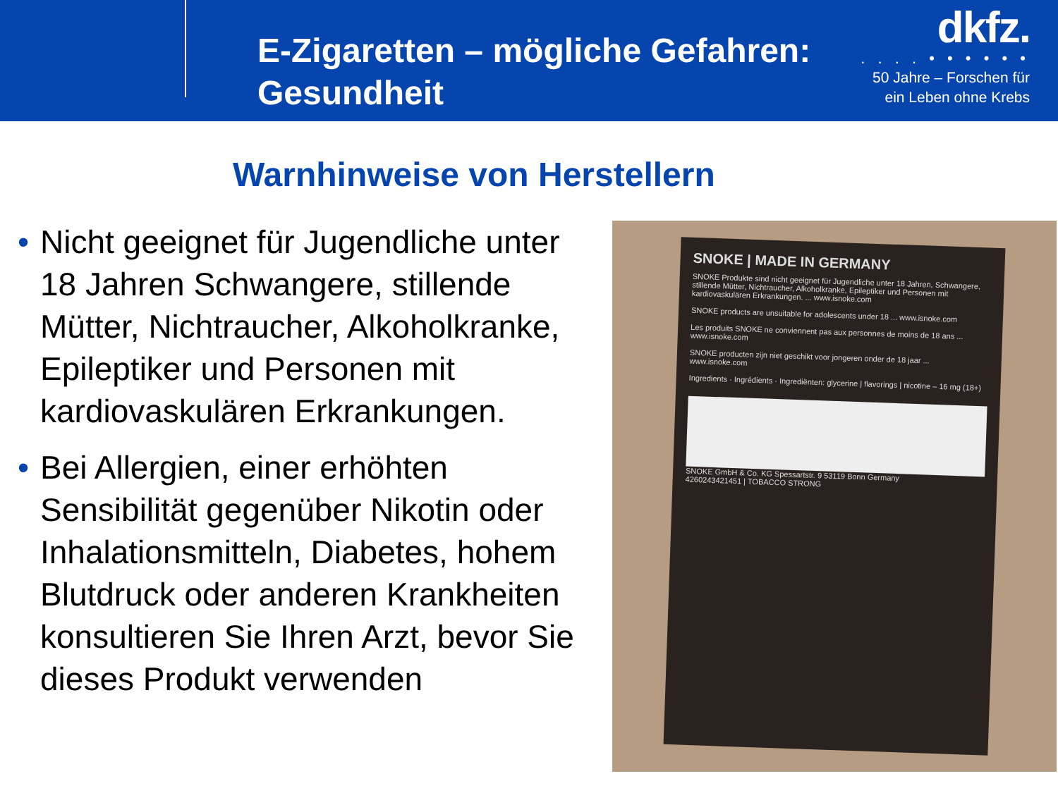E-Zigaretten – mögliche Gefahren:
Gesundheit
dkfz.
. . . . • • • • • •
50 Jahre – Forschen für
ein Leben ohne Krebs
Warnhinweise von Herstellern
• Nicht geeignet für Jugendliche unter 18 Jahren Schwangere, stillende Mütter, Nichtraucher, Alkoholkranke, Epileptiker und Personen mit kardiovaskulären Erkrankungen.
• Bei Allergien, einer erhöhten Sensibilität gegenüber Nikotin oder Inhalationsmitteln, Diabetes, hohem Blutdruck oder anderen Krankheiten konsultieren Sie Ihren Arzt, bevor Sie dieses Produkt verwenden
SNOKE | MADE IN GERMANY
SNOKE Produkte sind nicht geeignet für Jugendliche unter 18 Jahren, Schwangere, stillende Mütter, Nichtraucher, Alkoholkranke, Epileptiker und Personen mit kardiovaskulären Erkrankungen. ... www.isnoke.com
SNOKE products are unsuitable for adolescents under 18 ... www.isnoke.com
Les produits SNOKE ne conviennent pas aux personnes de moins de 18 ans ... www.isnoke.com
SNOKE producten zijn niet geschikt voor jongeren onder de 18 jaar ... www.isnoke.com
Ingredients · Ingrédients · Ingrediënten: glycerine | flavorings | nicotine – 16 mg (18+)
SNOKE GmbH & Co. KG Spessartstr. 9 53119 Bonn Germany
4260243421451 | TOBACCO STRONG